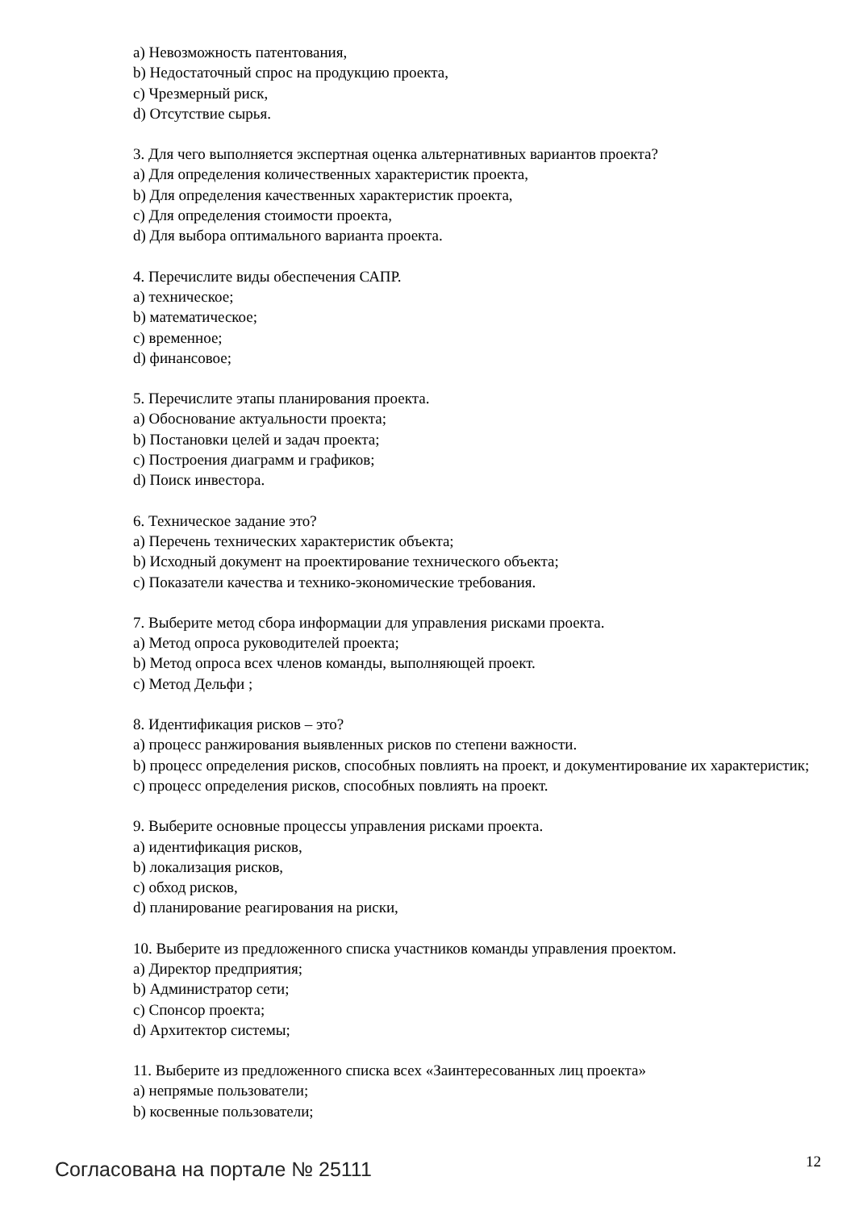a) Невозможность патентования,
b) Недостаточный спрос на продукцию проекта,
c) Чрезмерный риск,
d) Отсутствие сырья.
3. Для чего выполняется экспертная оценка альтернативных вариантов проекта?
a) Для определения количественных характеристик проекта,
b) Для определения качественных характеристик проекта,
c) Для определения стоимости проекта,
d) Для выбора оптимального варианта проекта.
4. Перечислите виды обеспечения САПР.
a) техническое;
b) математическое;
c) временное;
d) финансовое;
5. Перечислите этапы планирования проекта.
a) Обоснование актуальности проекта;
b) Постановки целей и задач проекта;
c) Построения диаграмм и графиков;
d) Поиск инвестора.
6. Техническое задание это?
a) Перечень технических характеристик объекта;
b) Исходный документ на проектирование технического объекта;
c) Показатели качества и технико-экономические требования.
7. Выберите метод сбора информации для управления рисками проекта.
a) Метод опроса руководителей проекта;
b) Метод опроса всех членов команды, выполняющей проект.
c) Метод Дельфи ;
8. Идентификация рисков – это?
a) процесс ранжирования выявленных рисков по степени важности.
b) процесс определения рисков, способных повлиять на проект, и документирование их характеристик;
c) процесс определения рисков, способных повлиять на проект.
9. Выберите основные процессы управления рисками проекта.
a) идентификация рисков,
b) локализация рисков,
c) обход рисков,
d) планирование реагирования на риски,
10. Выберите из предложенного списка участников команды управления проектом.
a) Директор предприятия;
b) Администратор сети;
c) Спонсор проекта;
d) Архитектор системы;
11. Выберите из предложенного списка всех «Заинтересованных лиц проекта»
a) непрямые пользователи;
b) косвенные пользователи;
Согласована на портале № 25111 12